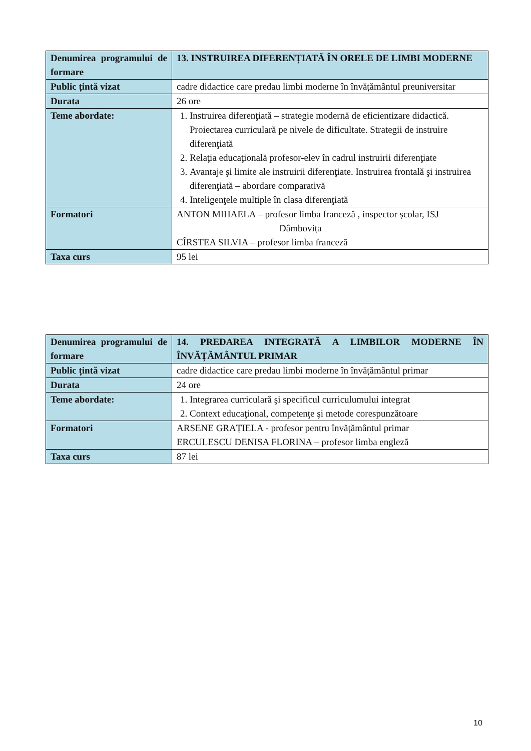| Denumirea programului de formare | 13. INSTRUIREA DIFERENȚIATĂ ÎN ORELE DE LIMBI MODERNE |
| Public țintă vizat | cadre didactice care predau limbi moderne în învățământul preuniversitar |
| Durata | 26 ore |
| Teme abordate: | 1. Instruirea diferenţiată – strategie modernă de eficientizare didactică. Proiectarea curriculară pe nivele de dificultate. Strategii de instruire diferenţiată 2. Relaţia educaţională profesor-elev în cadrul instruirii diferenţiate 3. Avantaje şi limite ale instruirii diferenţiate. Instruirea frontală şi instruirea diferenţiată – abordare comparativă 4. Inteligenţele multiple în clasa diferenţiată |
| Formatori | ANTON MIHAELA – profesor limba franceză , inspector școlar, ISJ Dâmbovița CÎRSTEA SILVIA – profesor limba franceză |
| Taxa curs | 95 lei |
| Denumirea programului de formare | 14. PREDAREA INTEGRATĂ A LIMBILOR MODERNE ÎN ÎNVĂȚĂMÂNTUL PRIMAR |
| Public țintă vizat | cadre didactice care predau limbi moderne în învățământul primar |
| Durata | 24 ore |
| Teme abordate: | 1. Integrarea curriculară şi specificul curriculumului integrat 2. Context educaţional, competenţe şi metode corespunzătoare |
| Formatori | ARSENE GRAȚIELA - profesor pentru învățământul primar ERCULESCU DENISA FLORINA – profesor limba engleză |
| Taxa curs | 87 lei |
10